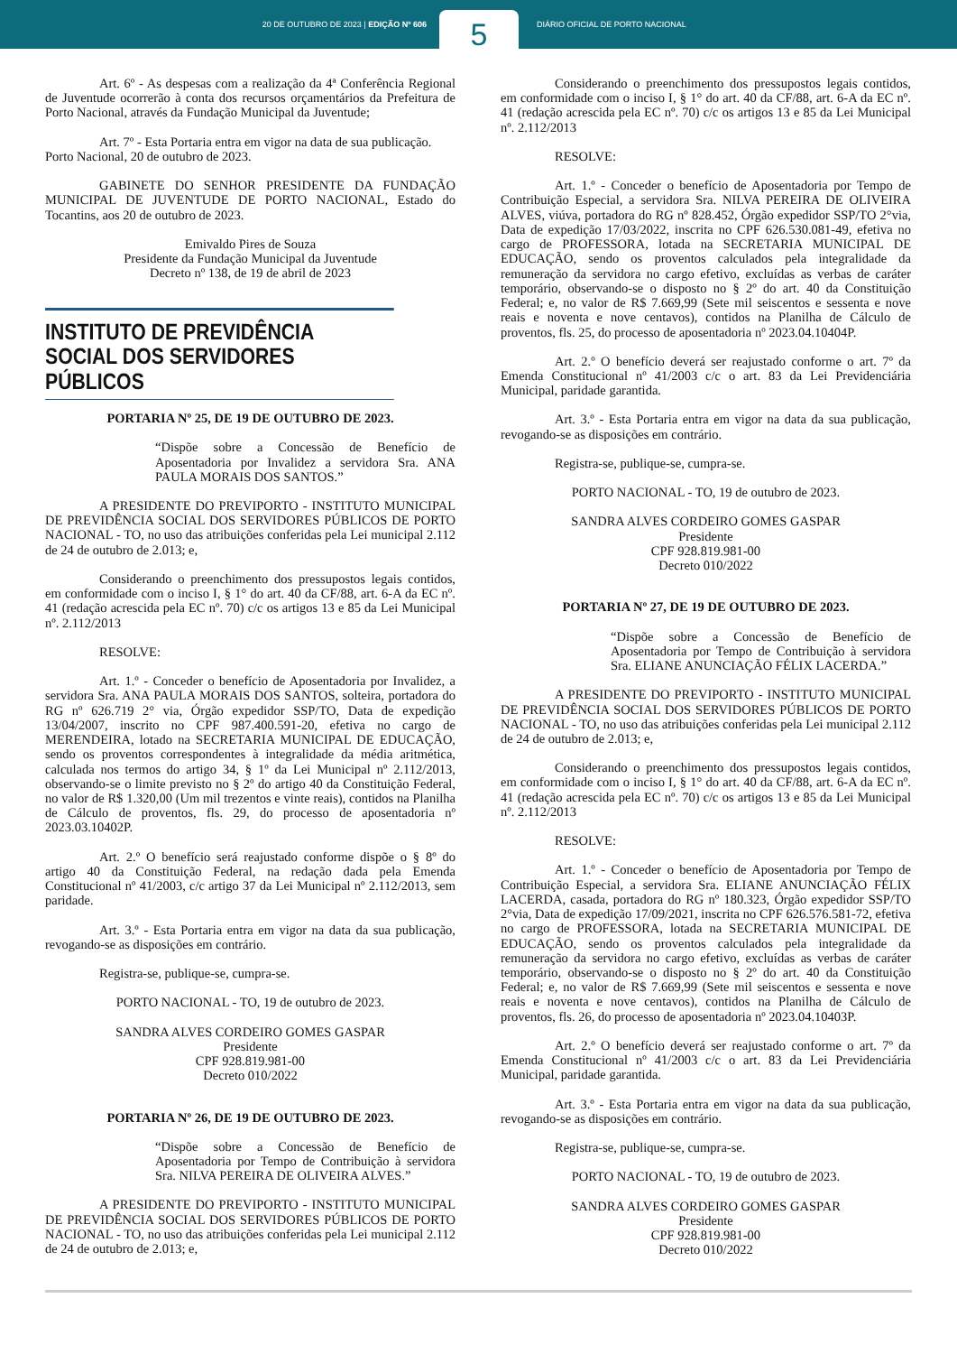20 DE OUTUBRO DE 2023 | EDIÇÃO Nº 606
5
DIÁRIO OFICIAL DE PORTO NACIONAL
Art. 6º - As despesas com a realização da 4ª Conferência Regional de Juventude ocorrerão à conta dos recursos orçamentários da Prefeitura de Porto Nacional, através da Fundação Municipal da Juventude;
Art. 7º - Esta Portaria entra em vigor na data de sua publicação.
Porto Nacional, 20 de outubro de 2023.
GABINETE DO SENHOR PRESIDENTE DA FUNDAÇÃO MUNICIPAL DE JUVENTUDE DE PORTO NACIONAL, Estado do Tocantins, aos 20 de outubro de 2023.
Emivaldo Pires de Souza
Presidente da Fundação Municipal da Juventude
Decreto nº 138, de 19 de abril de 2023
INSTITUTO DE PREVIDÊNCIA
SOCIAL DOS SERVIDORES PÚBLICOS
PORTARIA Nº 25, DE 19 DE OUTUBRO DE 2023.
“Dispõe sobre a Concessão de Benefício de Aposentadoria por Invalidez a servidora Sra. ANA PAULA MORAIS DOS SANTOS.”
A PRESIDENTE DO PREVIPORTO - INSTITUTO MUNICIPAL DE PREVIDÊNCIA SOCIAL DOS SERVIDORES PÚBLICOS DE PORTO NACIONAL - TO, no uso das atribuições conferidas pela Lei municipal 2.112 de 24 de outubro de 2.013; e,
Considerando o preenchimento dos pressupostos legais contidos, em conformidade com o inciso I, § 1° do art. 40 da CF/88, art. 6-A da EC nº. 41 (redação acrescida pela EC nº. 70) c/c os artigos 13 e 85 da Lei Municipal nº. 2.112/2013
RESOLVE:
Art. 1.º - Conceder o benefício de Aposentadoria por Invalidez, a servidora Sra. ANA PAULA MORAIS DOS SANTOS, solteira, portadora do RG nº 626.719 2° via, Órgão expedidor SSP/TO, Data de expedição 13/04/2007, inscrito no CPF 987.400.591-20, efetiva no cargo de MERENDEIRA, lotado na SECRETARIA MUNICIPAL DE EDUCAÇÃO, sendo os proventos correspondentes à integralidade da média aritmética, calculada nos termos do artigo 34, § 1º da Lei Municipal nº 2.112/2013, observando-se o limite previsto no § 2º do artigo 40 da Constituição Federal, no valor de R$ 1.320,00 (Um mil trezentos e vinte reais), contidos na Planilha de Cálculo de proventos, fls. 29, do processo de aposentadoria nº 2023.03.10402P.
Art. 2.º O benefício será reajustado conforme dispõe o § 8º do artigo 40 da Constituição Federal, na redação dada pela Emenda Constitucional nº 41/2003, c/c artigo 37 da Lei Municipal nº 2.112/2013, sem paridade.
Art. 3.º - Esta Portaria entra em vigor na data da sua publicação, revogando-se as disposições em contrário.
Registra-se, publique-se, cumpra-se.
PORTO NACIONAL - TO, 19 de outubro de 2023.
SANDRA ALVES CORDEIRO GOMES GASPAR
Presidente
CPF 928.819.981-00
Decreto 010/2022
PORTARIA Nº 26, DE 19 DE OUTUBRO DE 2023.
“Dispõe sobre a Concessão de Benefício de Aposentadoria por Tempo de Contribuição à servidora Sra. NILVA PEREIRA DE OLIVEIRA ALVES.”
A PRESIDENTE DO PREVIPORTO - INSTITUTO MUNICIPAL DE PREVIDÊNCIA SOCIAL DOS SERVIDORES PÚBLICOS DE PORTO NACIONAL - TO, no uso das atribuições conferidas pela Lei municipal 2.112 de 24 de outubro de 2.013; e,
Considerando o preenchimento dos pressupostos legais contidos, em conformidade com o inciso I, § 1° do art. 40 da CF/88, art. 6-A da EC nº. 41 (redação acrescida pela EC nº. 70) c/c os artigos 13 e 85 da Lei Municipal nº. 2.112/2013
RESOLVE:
Art. 1.º - Conceder o benefício de Aposentadoria por Tempo de Contribuição Especial, a servidora Sra. NILVA PEREIRA DE OLIVEIRA ALVES, viúva, portadora do RG nº 828.452, Órgão expedidor SSP/TO 2°via, Data de expedição 17/03/2022, inscrita no CPF 626.530.081-49, efetiva no cargo de PROFESSORA, lotada na SECRETARIA MUNICIPAL DE EDUCAÇÃO, sendo os proventos calculados pela integralidade da remuneração da servidora no cargo efetivo, excluídas as verbas de caráter temporário, observando-se o disposto no § 2º do art. 40 da Constituição Federal; e, no valor de R$ 7.669,99 (Sete mil seiscentos e sessenta e nove reais e noventa e nove centavos), contidos na Planilha de Cálculo de proventos, fls. 25, do processo de aposentadoria nº 2023.04.10404P.
Art. 2.º O benefício deverá ser reajustado conforme o art. 7º da Emenda Constitucional nº 41/2003 c/c o art. 83 da Lei Previdenciária Municipal, paridade garantida.
Art. 3.º - Esta Portaria entra em vigor na data da sua publicação, revogando-se as disposições em contrário.
Registra-se, publique-se, cumpra-se.
PORTO NACIONAL - TO, 19 de outubro de 2023.
SANDRA ALVES CORDEIRO GOMES GASPAR
Presidente
CPF 928.819.981-00
Decreto 010/2022
PORTARIA Nº 27, DE 19 DE OUTUBRO DE 2023.
“Dispõe sobre a Concessão de Benefício de Aposentadoria por Tempo de Contribuição à servidora Sra. ELIANE ANUNCIAÇÃO FÉLIX LACERDA.”
A PRESIDENTE DO PREVIPORTO - INSTITUTO MUNICIPAL DE PREVIDÊNCIA SOCIAL DOS SERVIDORES PÚBLICOS DE PORTO NACIONAL - TO, no uso das atribuições conferidas pela Lei municipal 2.112 de 24 de outubro de 2.013; e,
Considerando o preenchimento dos pressupostos legais contidos, em conformidade com o inciso I, § 1° do art. 40 da CF/88, art. 6-A da EC nº. 41 (redação acrescida pela EC nº. 70) c/c os artigos 13 e 85 da Lei Municipal nº. 2.112/2013
RESOLVE:
Art. 1.º - Conceder o benefício de Aposentadoria por Tempo de Contribuição Especial, a servidora Sra. ELIANE ANUNCIAÇÃO FÉLIX LACERDA, casada, portadora do RG nº 180.323, Órgão expedidor SSP/TO 2°via, Data de expedição 17/09/2021, inscrita no CPF 626.576.581-72, efetiva no cargo de PROFESSORA, lotada na SECRETARIA MUNICIPAL DE EDUCAÇÃO, sendo os proventos calculados pela integralidade da remuneração da servidora no cargo efetivo, excluídas as verbas de caráter temporário, observando-se o disposto no § 2º do art. 40 da Constituição Federal; e, no valor de R$ 7.669,99 (Sete mil seiscentos e sessenta e nove reais e noventa e nove centavos), contidos na Planilha de Cálculo de proventos, fls. 26, do processo de aposentadoria nº 2023.04.10403P.
Art. 2.º O benefício deverá ser reajustado conforme o art. 7º da Emenda Constitucional nº 41/2003 c/c o art. 83 da Lei Previdenciária Municipal, paridade garantida.
Art. 3.º - Esta Portaria entra em vigor na data da sua publicação, revogando-se as disposições em contrário.
Registra-se, publique-se, cumpra-se.
PORTO NACIONAL - TO, 19 de outubro de 2023.
SANDRA ALVES CORDEIRO GOMES GASPAR
Presidente
CPF 928.819.981-00
Decreto 010/2022